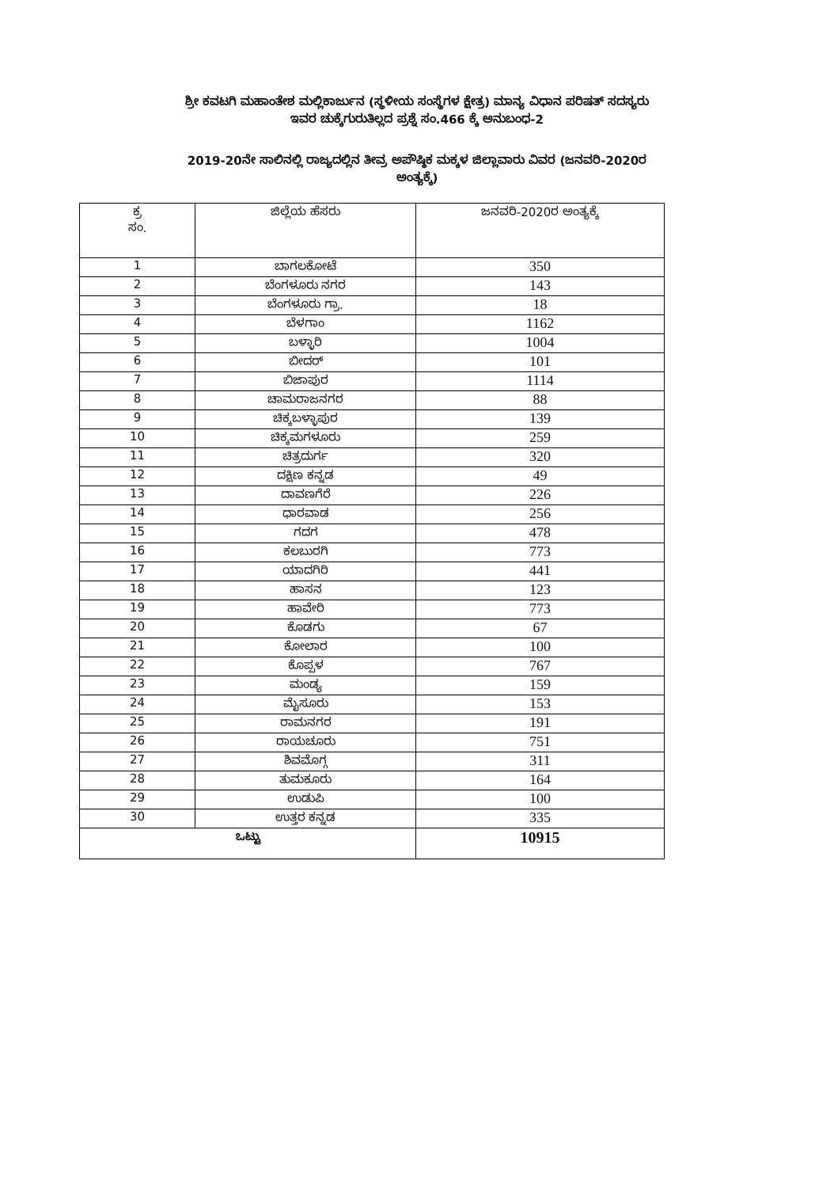ಶ್ರೀ ಕವಟಗಿ ಮಹಾಂತೇಶ ಮಲ್ಲಿಕಾರ್ಜುನ (ಸ್ಥಳೀಯ ಸಂಸ್ಥೆಗಳ ಕ್ಷೇತ್ರ) ಮಾನ್ಯ ವಿಧಾನ ಪರಿಷತ್ ಸದಸ್ಯರು
ಇವರ ಚುಕ್ಕೆಗುರುತಿಲ್ಲದ ಪ್ರಶ್ನೆ ಸಂ.466 ಕ್ಕೆ ಅನುಬಂಧ-2
2019-20ನೇ ಸಾಲಿನಲ್ಲಿ ರಾಜ್ಯದಲ್ಲಿನ ತೀವ್ರ ಅಪೌಷ್ಠಿಕ ಮಕ್ಕಳ ಜಿಲ್ಲಾವಾರು ವಿವರ (ಜನವರಿ-2020ರ
ಅಂತ್ಯಕ್ಕೆ)
| ಕ್ರ ಸಂ. | ಜಿಲ್ಲೆಯ ಹೆಸರು | ಜನವರಿ-2020ರ ಅಂತ್ಯಕ್ಕೆ |
| --- | --- | --- |
| 1 | ಬಾಗಲಕೋಟೆ | 350 |
| 2 | ಬೆಂಗಳೂರು ನಗರ | 143 |
| 3 | ಬೆಂಗಳೂರು ಗ್ರಾ. | 18 |
| 4 | ಬೆಳಗಾಂ | 1162 |
| 5 | ಬಳ್ಳಾರಿ | 1004 |
| 6 | ಬೀದರ್ | 101 |
| 7 | ಬಿಜಾಪುರ | 1114 |
| 8 | ಚಾಮರಾಜನಗರ | 88 |
| 9 | ಚಿಕ್ಕಬಳ್ಳಾಪುರ | 139 |
| 10 | ಚಿಕ್ಕಮಗಳೂರು | 259 |
| 11 | ಚಿತ್ರದುರ್ಗ | 320 |
| 12 | ದಕ್ಷಿಣ ಕನ್ನಡ | 49 |
| 13 | ದಾವಣಗೆರೆ | 226 |
| 14 | ಧಾರವಾಡ | 256 |
| 15 | ಗದಗ | 478 |
| 16 | ಕಲಬುರಗಿ | 773 |
| 17 | ಯಾದಗಿರಿ | 441 |
| 18 | ಹಾಸನ | 123 |
| 19 | ಹಾವೇರಿ | 773 |
| 20 | ಕೊಡಗು | 67 |
| 21 | ಕೋಲಾರ | 100 |
| 22 | ಕೊಪ್ಪಳ | 767 |
| 23 | ಮಂಡ್ಯ | 159 |
| 24 | ಮೈಸೂರು | 153 |
| 25 | ರಾಮನಗರ | 191 |
| 26 | ರಾಯಚೂರು | 751 |
| 27 | ಶಿವಮೊಗ್ಗ | 311 |
| 28 | ತುಮಕೂರು | 164 |
| 29 | ಉಡುಪಿ | 100 |
| 30 | ಉತ್ತರ ಕನ್ನಡ | 335 |
| ಒಟ್ಟು | | 10915 |